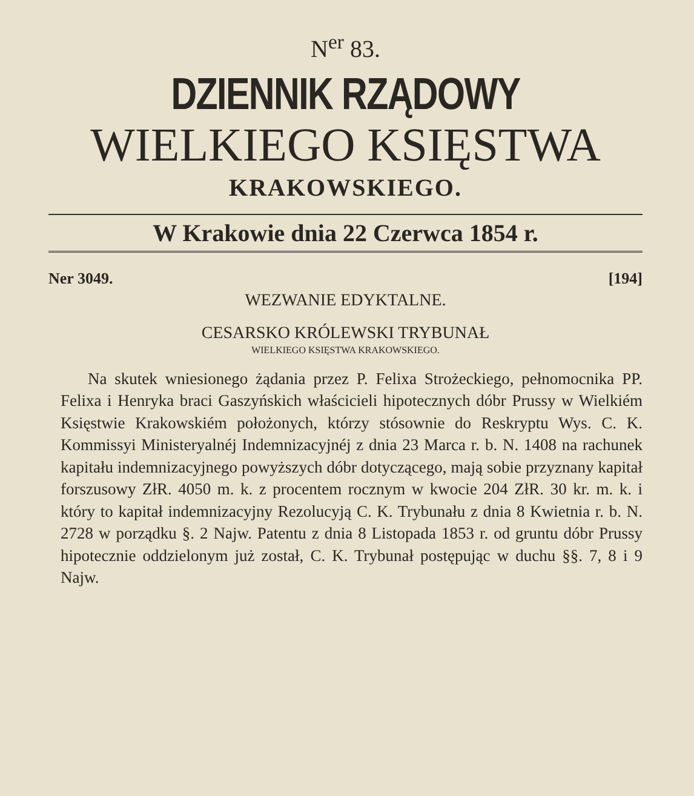N<sup>er</sup> 83.
DZIENNIK RZĄDOWY
WIELKIEGO KSIĘSTWA
KRAKOWSKIEGO.
W Krakowie dnia 22 Czerwca 1854 r.
Ner 3049. [194]
WEZWANIE EDYKTALNE.
CESARSKO KRÓLEWSKI TRYBUNAŁ
WIELKIEGO KSIĘSTWA KRAKOWSKIEGO.
Na skutek wniesionego żądania przez P. Felixa Strożeckiego, pełnomocnika PP. Felixa i Henryka braci Gaszyńskich właścicieli hipotecznych dóbr Prussy w Wielkiém Księstwie Krakowskiém położonych, którzy stósownie do Reskryptu Wys. C. K. Kommissyi Ministeryalnéj Indemnizacyjnéj z dnia 23 Marca r. b. N. 1408 na rachunek kapitału indemnizacyjnego powyższych dóbr dotyczącego, mają sobie przyznany kapitał forszusowy ZłR. 4050 m. k. z procentem rocznym w kwocie 204 ZłR. 30 kr. m. k. i który to kapitał indemnizacyjny Rezolucyją C. K. Trybunału z dnia 8 Kwietnia r. b. N. 2728 w porządku §. 2 Najw. Patentu z dnia 8 Listopada 1853 r. od gruntu dóbr Prussy hipotecznie oddzielonym już został, C. K. Trybunał postępując w duchu §§. 7, 8 i 9 Najw.